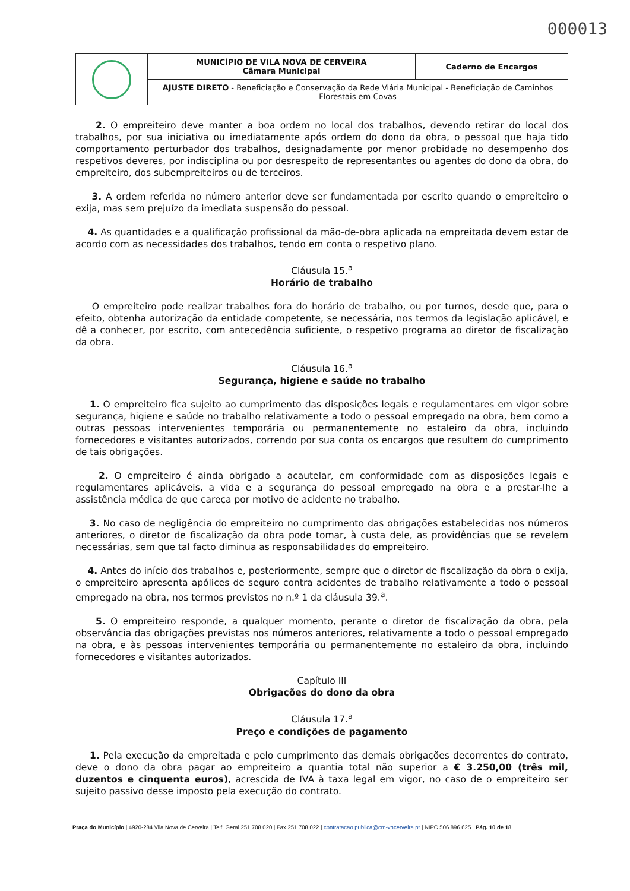000013
| | MUNICÍPIO DE VILA NOVA DE CERVEIRA Câmara Municipal | Caderno de Encargos |
| | AJUSTE DIRETO - Beneficiação e Conservação da Rede Viária Municipal - Beneficiação de Caminhos Florestais em Covas | |
2. O empreiteiro deve manter a boa ordem no local dos trabalhos, devendo retirar do local dos trabalhos, por sua iniciativa ou imediatamente após ordem do dono da obra, o pessoal que haja tido comportamento perturbador dos trabalhos, designadamente por menor probidade no desempenho dos respetivos deveres, por indisciplina ou por desrespeito de representantes ou agentes do dono da obra, do empreiteiro, dos subempreiteiros ou de terceiros.
3. A ordem referida no número anterior deve ser fundamentada por escrito quando o empreiteiro o exija, mas sem prejuízo da imediata suspensão do pessoal.
4. As quantidades e a qualificação profissional da mão-de-obra aplicada na empreitada devem estar de acordo com as necessidades dos trabalhos, tendo em conta o respetivo plano.
Cláusula 15.<sup>a</sup>
Horário de trabalho
O empreiteiro pode realizar trabalhos fora do horário de trabalho, ou por turnos, desde que, para o efeito, obtenha autorização da entidade competente, se necessária, nos termos da legislação aplicável, e dê a conhecer, por escrito, com antecedência suficiente, o respetivo programa ao diretor de fiscalização da obra.
Cláusula 16.<sup>a</sup>
Segurança, higiene e saúde no trabalho
1. O empreiteiro fica sujeito ao cumprimento das disposições legais e regulamentares em vigor sobre segurança, higiene e saúde no trabalho relativamente a todo o pessoal empregado na obra, bem como a outras pessoas intervenientes temporária ou permanentemente no estaleiro da obra, incluindo fornecedores e visitantes autorizados, correndo por sua conta os encargos que resultem do cumprimento de tais obrigações.
2. O empreiteiro é ainda obrigado a acautelar, em conformidade com as disposições legais e regulamentares aplicáveis, a vida e a segurança do pessoal empregado na obra e a prestar-lhe a assistência médica de que careça por motivo de acidente no trabalho.
3. No caso de negligência do empreiteiro no cumprimento das obrigações estabelecidas nos números anteriores, o diretor de fiscalização da obra pode tomar, à custa dele, as providências que se revelem necessárias, sem que tal facto diminua as responsabilidades do empreiteiro.
4. Antes do início dos trabalhos e, posteriormente, sempre que o diretor de fiscalização da obra o exija, o empreiteiro apresenta apólices de seguro contra acidentes de trabalho relativamente a todo o pessoal empregado na obra, nos termos previstos no n.º 1 da cláusula 39.<sup>a</sup>.
5. O empreiteiro responde, a qualquer momento, perante o diretor de fiscalização da obra, pela observância das obrigações previstas nos números anteriores, relativamente a todo o pessoal empregado na obra, e às pessoas intervenientes temporária ou permanentemente no estaleiro da obra, incluindo fornecedores e visitantes autorizados.
Capítulo III
Obrigações do dono da obra
Cláusula 17.<sup>a</sup>
Preço e condições de pagamento
1. Pela execução da empreitada e pelo cumprimento das demais obrigações decorrentes do contrato, deve o dono da obra pagar ao empreiteiro a quantia total não superior a € 3.250,00 (três mil, duzentos e cinquenta euros), acrescida de IVA à taxa legal em vigor, no caso de o empreiteiro ser sujeito passivo desse imposto pela execução do contrato.
Praça do Município | 4920-284 Vila Nova de Cerveira | Telf. Geral 251 708 020 | Fax 251 708 022 | contratacao.publica@cm-vncerveira.pt | NIPC 506 896 625 Pág. 10 de 18